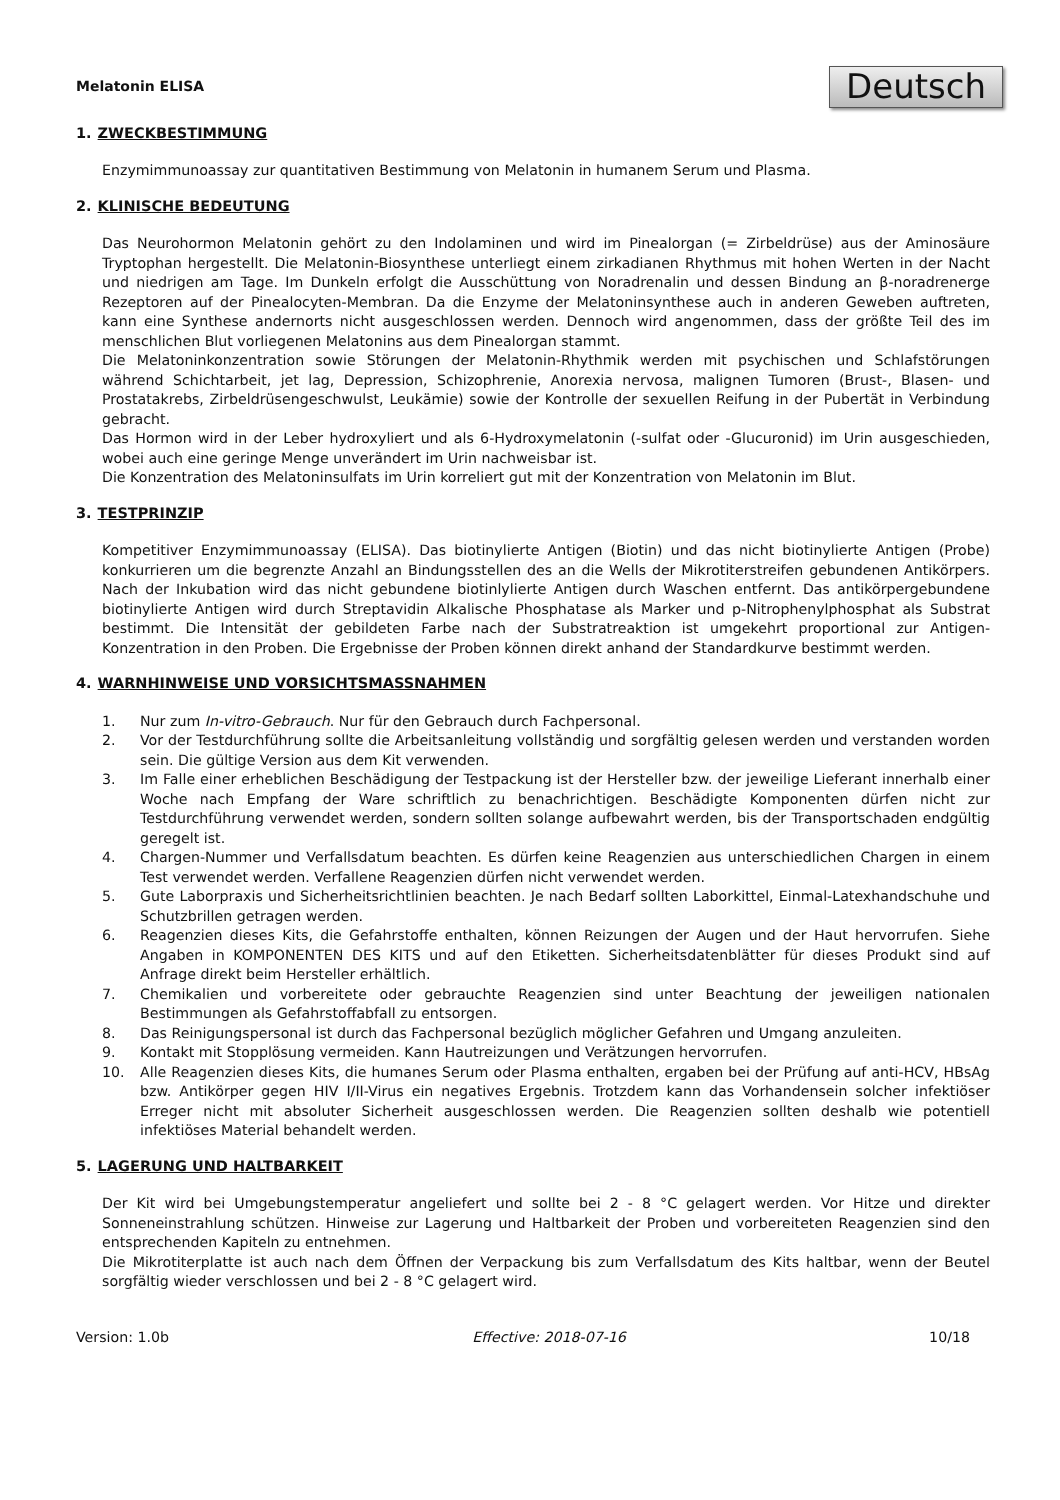Melatonin ELISA
Deutsch
1. ZWECKBESTIMMUNG
Enzymimmunoassay zur quantitativen Bestimmung von Melatonin in humanem Serum und Plasma.
2. KLINISCHE BEDEUTUNG
Das Neurohormon Melatonin gehört zu den Indolaminen und wird im Pinealorgan (= Zirbeldrüse) aus der Aminosäure Tryptophan hergestellt. Die Melatonin-Biosynthese unterliegt einem zirkadianen Rhythmus mit hohen Werten in der Nacht und niedrigen am Tage. Im Dunkeln erfolgt die Ausschüttung von Noradrenalin und dessen Bindung an β-noradrenerge Rezeptoren auf der Pinealocyten-Membran. Da die Enzyme der Melatoninsynthese auch in anderen Geweben auftreten, kann eine Synthese andernorts nicht ausgeschlossen werden. Dennoch wird angenommen, dass der größte Teil des im menschlichen Blut vorliegenen Melatonins aus dem Pinealorgan stammt.
Die Melatoninkonzentration sowie Störungen der Melatonin-Rhythmik werden mit psychischen und Schlafstörungen während Schichtarbeit, jet lag, Depression, Schizophrenie, Anorexia nervosa, malignen Tumoren (Brust-, Blasen- und Prostatakrebs, Zirbeldrüsengeschwulst, Leukämie) sowie der Kontrolle der sexuellen Reifung in der Pubertät in Verbindung gebracht.
Das Hormon wird in der Leber hydroxyliert und als 6-Hydroxymelatonin (-sulfat oder -Glucuronid) im Urin ausgeschieden, wobei auch eine geringe Menge unverändert im Urin nachweisbar ist.
Die Konzentration des Melatoninsulfats im Urin korreliert gut mit der Konzentration von Melatonin im Blut.
3. TESTPRINZIP
Kompetitiver Enzymimmunoassay (ELISA). Das biotinylierte Antigen (Biotin) und das nicht biotinylierte Antigen (Probe) konkurrieren um die begrenzte Anzahl an Bindungsstellen des an die Wells der Mikrotiterstreifen gebundenen Antikörpers. Nach der Inkubation wird das nicht gebundene biotinlylierte Antigen durch Waschen entfernt. Das antikörpergebundene biotinylierte Antigen wird durch Streptavidin Alkalische Phosphatase als Marker und p-Nitrophenylphosphat als Substrat bestimmt. Die Intensität der gebildeten Farbe nach der Substratreaktion ist umgekehrt proportional zur Antigen-Konzentration in den Proben. Die Ergebnisse der Proben können direkt anhand der Standardkurve bestimmt werden.
4. WARNHINWEISE UND VORSICHTSMASSNAHMEN
1. Nur zum In-vitro-Gebrauch. Nur für den Gebrauch durch Fachpersonal.
2. Vor der Testdurchführung sollte die Arbeitsanleitung vollständig und sorgfältig gelesen werden und verstanden worden sein. Die gültige Version aus dem Kit verwenden.
3. Im Falle einer erheblichen Beschädigung der Testpackung ist der Hersteller bzw. der jeweilige Lieferant innerhalb einer Woche nach Empfang der Ware schriftlich zu benachrichtigen. Beschädigte Komponenten dürfen nicht zur Testdurchführung verwendet werden, sondern sollten solange aufbewahrt werden, bis der Transportschaden endgültig geregelt ist.
4. Chargen-Nummer und Verfallsdatum beachten. Es dürfen keine Reagenzien aus unterschiedlichen Chargen in einem Test verwendet werden. Verfallene Reagenzien dürfen nicht verwendet werden.
5. Gute Laborpraxis und Sicherheitsrichtlinien beachten. Je nach Bedarf sollten Laborkittel, Einmal-Latexhandschuhe und Schutzbrillen getragen werden.
6. Reagenzien dieses Kits, die Gefahrstoffe enthalten, können Reizungen der Augen und der Haut hervorrufen. Siehe Angaben in KOMPONENTEN DES KITS und auf den Etiketten. Sicherheitsdatenblätter für dieses Produkt sind auf Anfrage direkt beim Hersteller erhältlich.
7. Chemikalien und vorbereitete oder gebrauchte Reagenzien sind unter Beachtung der jeweiligen nationalen Bestimmungen als Gefahrstoffabfall zu entsorgen.
8. Das Reinigungspersonal ist durch das Fachpersonal bezüglich möglicher Gefahren und Umgang anzuleiten.
9. Kontakt mit Stopplösung vermeiden. Kann Hautreizungen und Verätzungen hervorrufen.
10. Alle Reagenzien dieses Kits, die humanes Serum oder Plasma enthalten, ergaben bei der Prüfung auf anti-HCV, HBsAg bzw. Antikörper gegen HIV I/II-Virus ein negatives Ergebnis. Trotzdem kann das Vorhandensein solcher infektiöser Erreger nicht mit absoluter Sicherheit ausgeschlossen werden. Die Reagenzien sollten deshalb wie potentiell infektiöses Material behandelt werden.
5. LAGERUNG UND HALTBARKEIT
Der Kit wird bei Umgebungstemperatur angeliefert und sollte bei 2 - 8 °C gelagert werden. Vor Hitze und direkter Sonneneinstrahlung schützen. Hinweise zur Lagerung und Haltbarkeit der Proben und vorbereiteten Reagenzien sind den entsprechenden Kapiteln zu entnehmen.
Die Mikrotiterplatte ist auch nach dem Öffnen der Verpackung bis zum Verfallsdatum des Kits haltbar, wenn der Beutel sorgfältig wieder verschlossen und bei 2 - 8 °C gelagert wird.
Version: 1.0b Effective: 2018-07-16 10/18